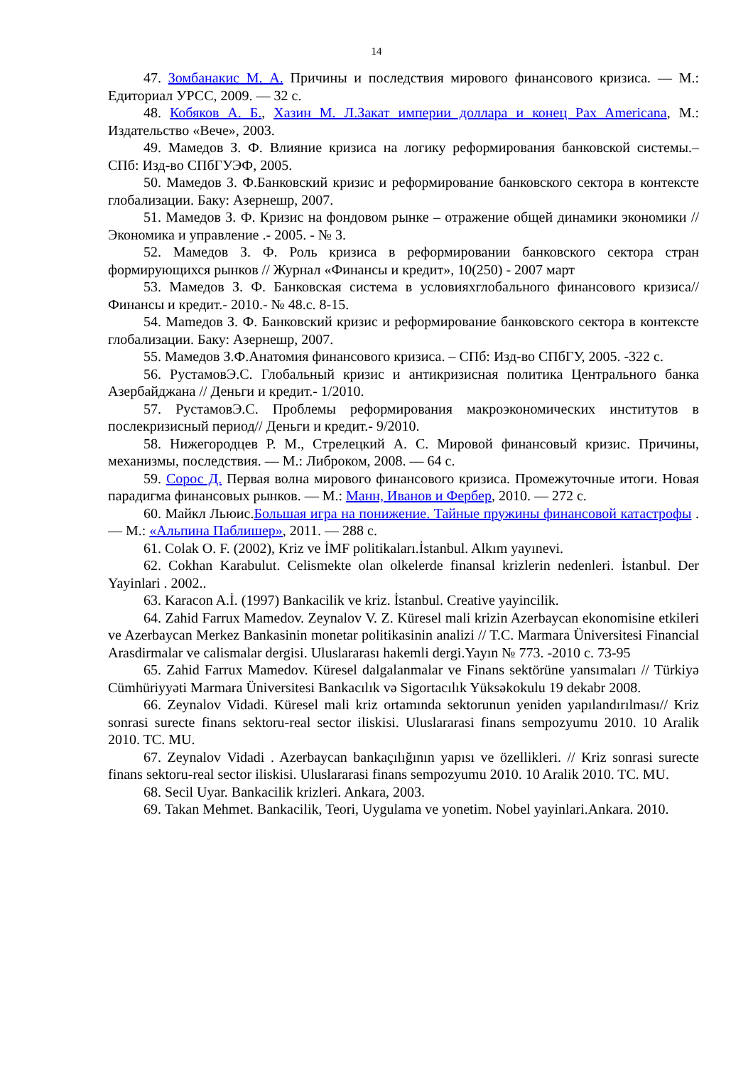14
47. Зомбанакис М. А. Причины и последствия мирового финансового кризиса. — М.: Едиториал УРСС, 2009. — 32 с.
48. Кобяков А. Б., Хазин М. Л.Закат империи доллара и конец Pax Americana, М.: Издательство «Вече», 2003.
49. Мамедов З. Ф. Влияние кризиса на логику реформирования банковской системы.– СПб: Изд-во СПбГУЭФ, 2005.
50. Мамедов З. Ф.Банковский кризис и реформирование банковского сектора в контексте глобализации. Баку: Азернешр, 2007.
51. Мамедов З. Ф. Кризис на фондовом рынке – отражение общей динамики экономики // Экономика и управление .- 2005. - № 3.
52. Мамедов З. Ф. Роль кризиса в реформировании банковского сектора стран формирующихся рынков // Журнал «Финансы и кредит», 10(250) - 2007 март
53. Мамедов З. Ф. Банковская система в условияхглобального финансового кризиса//Финансы и кредит.- 2010.- № 48.с. 8-15.
54. Mamедов З. Ф. Банковский кризис и реформирование банковского сектора в контексте глобализации. Баку: Азернешр, 2007.
55. Мамедов З.Ф.Анатомия финансового кризиса. – СПб: Изд-во СПбГУ, 2005. -322 с.
56. РустамовЭ.С. Глобальный кризис и антикризисная политика Центрального банка Азербайджана // Деньги и кредит.- 1/2010.
57. РустамовЭ.С. Проблемы реформирования макроэкономических институтов в послекризисный период// Деньги и кредит.- 9/2010.
58. Нижегородцев Р. М., Стрелецкий А. С. Мировой финансовый кризис. Причины, механизмы, последствия. — М.: Либроком, 2008. — 64 с.
59. Сорос Д. Первая волна мирового финансового кризиса. Промежуточные итоги. Новая парадигма финансовых рынков. — М.: Манн, Иванов и Фербер, 2010. — 272 с.
60. Майкл Льюис.Большая игра на понижение. Тайные пружины финансовой катастрофы . — М.: «Альпина Паблишер», 2011. — 288 с.
61. Colak O. F. (2002), Kriz ve İMF politikaları.İstanbul. Alkım yayınevi.
62. Cokhan Karabulut. Celismekte olan olkelerde finansal krizlerin nedenleri. İstanbul. Der Yayinlari . 2002..
63. Karacon A.İ. (1997) Bankacilik ve kriz. İstanbul. Creative yayincilik.
64. Zahid Farrux Mamedov. Zeynalov V. Z. Küresel mali krizin Azerbaycan ekonomisine etkileri ve Azerbaycan Merkez Bankasinin monetar politikasinin analizi // T.C. Marmara Üniversitesi Financial Arasdirmalar ve calismalar dergisi. Uluslararası hakemli dergi.Yayın № 773. -2010 c. 73-95
65. Zahid Farrux Mamedov. Küresel dalgalanmalar ve Finans sektörüne yansımaları // Türkiyə Cümhüriyyəti Marmara Üniversitesi Bankacılık və Sigortacılık Yüksəkokulu 19 dekabr 2008.
66. Zeynalov Vidadi. Küresel mali kriz ortamında sektorunun yeniden yapılandırılması// Kriz sonrasi surecte finans sektoru-real sector iliskisi. Uluslararasi finans sempozyumu 2010. 10 Aralik 2010. TC. MU.
67. Zeynalov Vidadi . Azerbaycan bankaçılığının yapısı ve özellikleri. // Kriz sonrasi surecte finans sektoru-real sector iliskisi. Uluslararasi finans sempozyumu 2010. 10 Aralik 2010. TC. MU.
68. Secil Uyar. Bankacilik krizleri. Ankara, 2003.
69. Takan Mehmet. Bankacilik, Teori, Uygulama ve yonetim. Nobel yayinlari.Ankara. 2010.